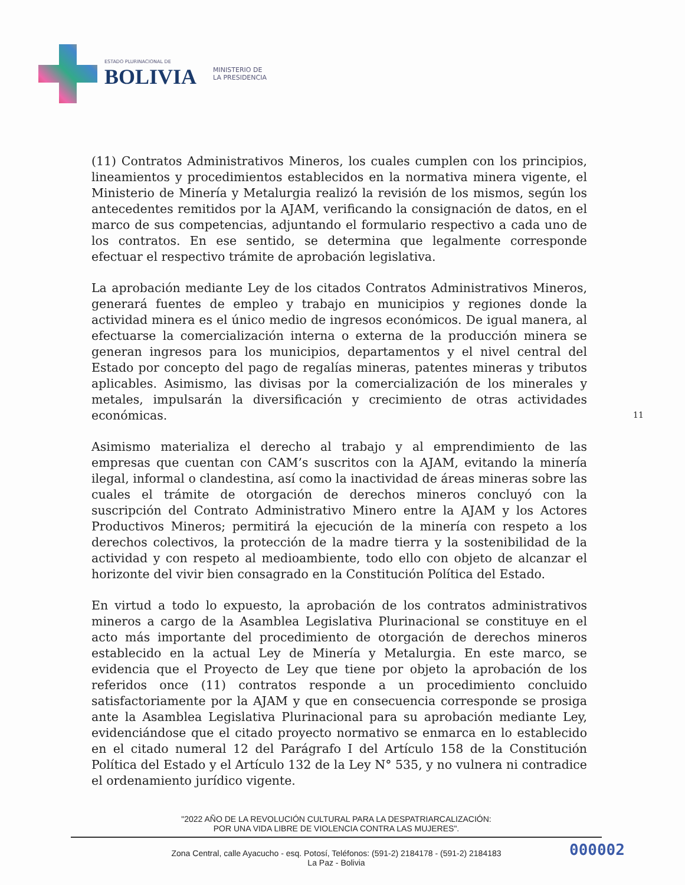ESTADO PLURINACIONAL DE
BOLIVIA
MINISTERIO DE
LA PRESIDENCIA
(11) Contratos Administrativos Mineros, los cuales cumplen con los principios, lineamientos y procedimientos establecidos en la normativa minera vigente, el Ministerio de Minería y Metalurgia realizó la revisión de los mismos, según los antecedentes remitidos por la AJAM, verificando la consignación de datos, en el marco de sus competencias, adjuntando el formulario respectivo a cada uno de los contratos. En ese sentido, se determina que legalmente corresponde efectuar el respectivo trámite de aprobación legislativa.
La aprobación mediante Ley de los citados Contratos Administrativos Mineros, generará fuentes de empleo y trabajo en municipios y regiones donde la actividad minera es el único medio de ingresos económicos. De igual manera, al efectuarse la comercialización interna o externa de la producción minera se generan ingresos para los municipios, departamentos y el nivel central del Estado por concepto del pago de regalías mineras, patentes mineras y tributos aplicables. Asimismo, las divisas por la comercialización de los minerales y metales, impulsarán la diversificación y crecimiento de otras actividades económicas.
Asimismo materializa el derecho al trabajo y al emprendimiento de las empresas que cuentan con CAM’s suscritos con la AJAM, evitando la minería ilegal, informal o clandestina, así como la inactividad de áreas mineras sobre las cuales el trámite de otorgación de derechos mineros concluyó con la suscripción del Contrato Administrativo Minero entre la AJAM y los Actores Productivos Mineros; permitirá la ejecución de la minería con respeto a los derechos colectivos, la protección de la madre tierra y la sostenibilidad de la actividad y con respeto al medioambiente, todo ello con objeto de alcanzar el horizonte del vivir bien consagrado en la Constitución Política del Estado.
En virtud a todo lo expuesto, la aprobación de los contratos administrativos mineros a cargo de la Asamblea Legislativa Plurinacional se constituye en el acto más importante del procedimiento de otorgación de derechos mineros establecido en la actual Ley de Minería y Metalurgia. En este marco, se evidencia que el Proyecto de Ley que tiene por objeto la aprobación de los referidos once (11) contratos responde a un procedimiento concluido satisfactoriamente por la AJAM y que en consecuencia corresponde se prosiga ante la Asamblea Legislativa Plurinacional para su aprobación mediante Ley, evidenciándose que el citado proyecto normativo se enmarca en lo establecido en el citado numeral 12 del Parágrafo I del Artículo 158 de la Constitución Política del Estado y el Artículo 132 de la Ley N° 535, y no vulnera ni contradice el ordenamiento jurídico vigente.
11
"2022 AÑO DE LA REVOLUCIÓN CULTURAL PARA LA DESPATRIARCALIZACIÓN:
POR UNA VIDA LIBRE DE VIOLENCIA CONTRA LAS MUJERES".
Zona Central, calle Ayacucho - esq. Potosí, Teléfonos: (591-2) 2184178 - (591-2) 2184183
La Paz - Bolivia
000002